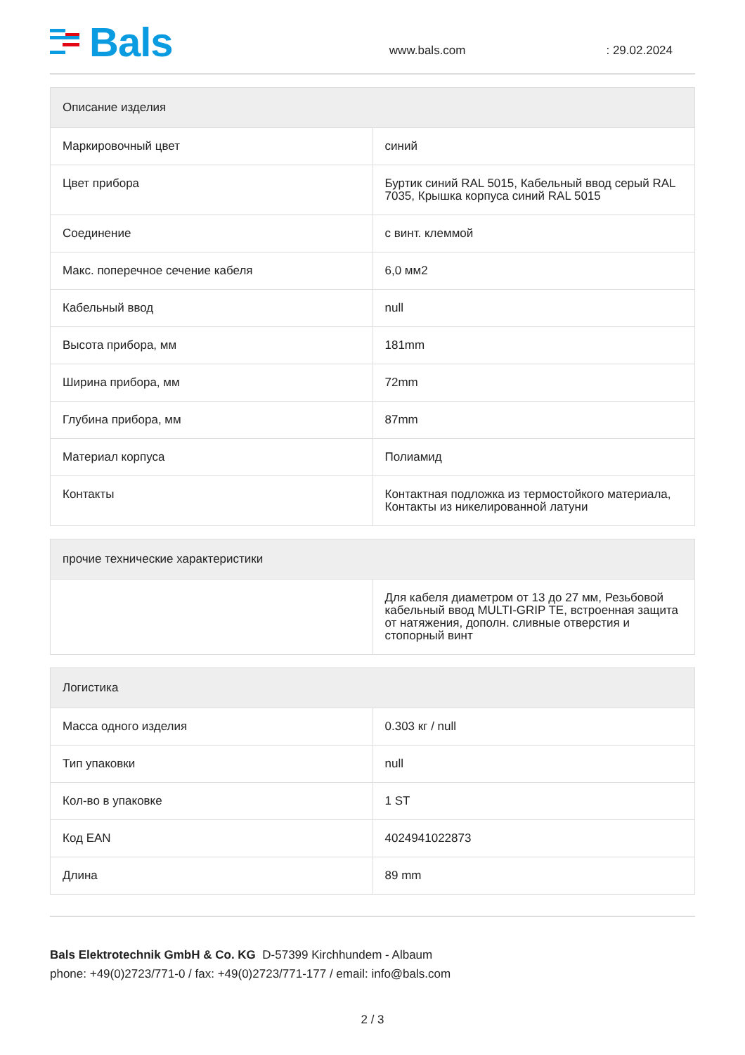Bals
www.bals.com
: 29.02.2024
| Описание изделия | |
| --- | --- |
| Маркировочный цвет | синий |
| Цвет прибора | Буртик синий RAL 5015, Кабельный ввод серый RAL 7035, Крышка корпуса синий RAL 5015 |
| Соединение | с винт. клеммой |
| Макс. поперечное сечение кабеля | 6,0 мм2 |
| Кабельный ввод | null |
| Высота прибора, мм | 181mm |
| Ширина прибора, мм | 72mm |
| Глубина прибора, мм | 87mm |
| Материал корпуса | Полиамид |
| Контакты | Контактная подложка из термостойкого материала, Контакты из никелированной латуни |
| прочие технические характеристики | |
| --- | --- |
| | Для кабеля диаметром от 13 до 27 мм, Резьбовой кабельный ввод MULTI-GRIP TE, встроенная защита от натяжения, дополн. сливные отверстия и стопорный винт |
| Логистика | |
| --- | --- |
| Масса одного изделия | 0.303 кг / null |
| Тип упаковки | null |
| Кол-во в упаковке | 1 ST |
| Код EAN | 4024941022873 |
| Длина | 89 mm |
Bals Elektrotechnik GmbH & Co. KG D-57399 Kirchhundem - Albaum
phone: +49(0)2723/771-0 / fax: +49(0)2723/771-177 / email: info@bals.com
2 / 3